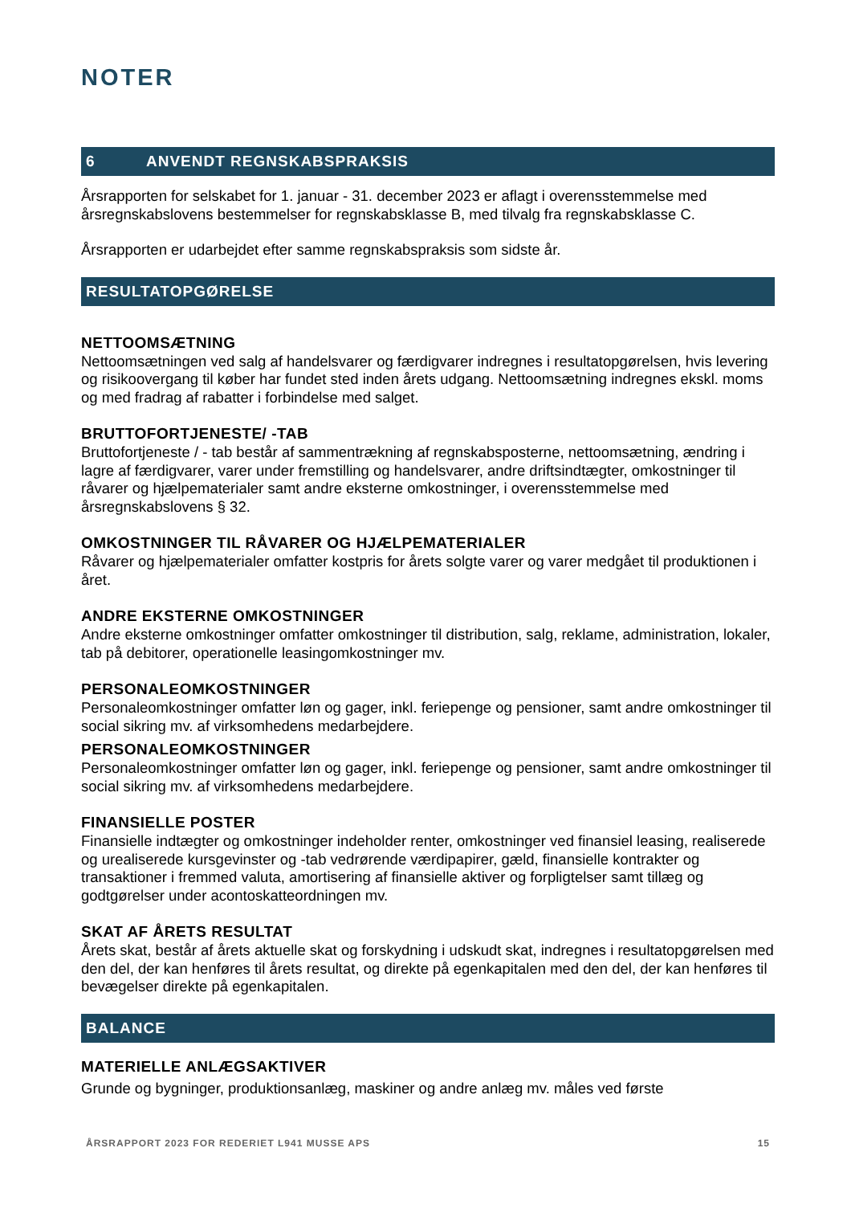NOTER
6 ANVENDT REGNSKABSPRAKSIS
Årsrapporten for selskabet for 1. januar - 31. december 2023 er aflagt i overensstemmelse med årsregnskabslovens bestemmelser for regnskabsklasse B, med tilvalg fra regnskabsklasse C.
Årsrapporten er udarbejdet efter samme regnskabspraksis som sidste år.
RESULTATOPGØRELSE
NETTOOMSÆTNING
Nettoomsætningen ved salg af handelsvarer og færdigvarer indregnes i resultatopgørelsen, hvis levering og risikoovergang til køber har fundet sted inden årets udgang. Nettoomsætning indregnes ekskl. moms og med fradrag af rabatter i forbindelse med salget.
BRUTTOFORTJENESTE/ -TAB
Bruttofortjeneste / - tab består af sammentrækning af regnskabsposterne, nettoomsætning, ændring i lagre af færdigvarer, varer under fremstilling og handelsvarer, andre driftsindtægter, omkostninger til råvarer og hjælpematerialer samt andre eksterne omkostninger, i overensstemmelse med årsregnskabslovens § 32.
OMKOSTNINGER TIL RÅVARER OG HJÆLPEMATERIALER
Råvarer og hjælpematerialer omfatter kostpris for årets solgte varer og varer medgået til produktionen i året.
ANDRE EKSTERNE OMKOSTNINGER
Andre eksterne omkostninger omfatter omkostninger til distribution, salg, reklame, administration, lokaler, tab på debitorer, operationelle leasingomkostninger mv.
PERSONALEOMKOSTNINGER
Personaleomkostninger omfatter løn og gager, inkl. feriepenge og pensioner, samt andre omkostninger til social sikring mv. af virksomhedens medarbejdere.
PERSONALEOMKOSTNINGER
Personaleomkostninger omfatter løn og gager, inkl. feriepenge og pensioner, samt andre omkostninger til social sikring mv. af virksomhedens medarbejdere.
FINANSIELLE POSTER
Finansielle indtægter og omkostninger indeholder renter, omkostninger ved finansiel leasing, realiserede og urealiserede kursgevinster og -tab vedrørende værdipapirer, gæld, finansielle kontrakter og transaktioner i fremmed valuta, amortisering af finansielle aktiver og forpligtelser samt tillæg og godtgørelser under acontoskatteordningen mv.
SKAT AF ÅRETS RESULTAT
Årets skat, består af årets aktuelle skat og forskydning i udskudt skat, indregnes i resultatopgørelsen med den del, der kan henføres til årets resultat, og direkte på egenkapitalen med den del, der kan henføres til bevægelser direkte på egenkapitalen.
BALANCE
MATERIELLE ANLÆGSAKTIVER
Grunde og bygninger, produktionsanlæg, maskiner og andre anlæg mv. måles ved første
ÅRSRAPPORT 2023 FOR REDERIET L941 MUSSE APS 15